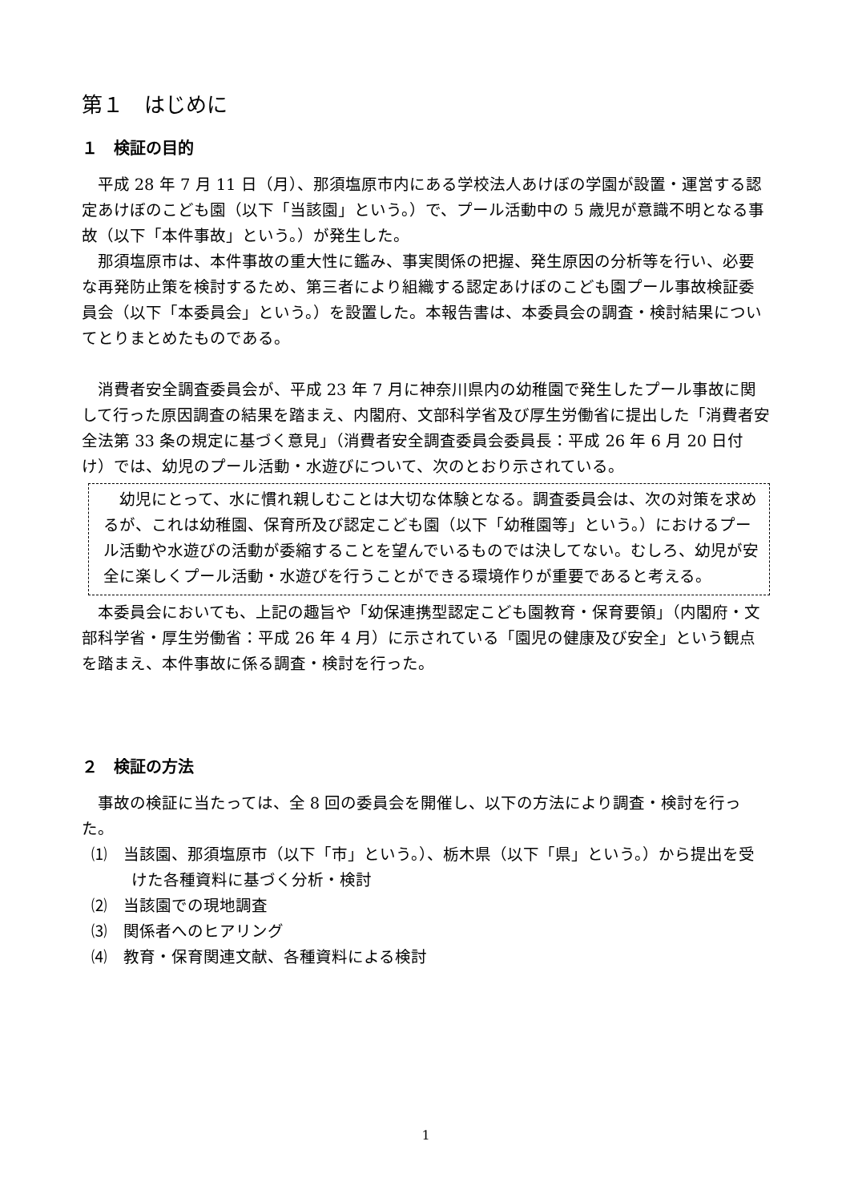第１　はじめに
１　検証の目的
平成 28 年 7 月 11 日（月）、那須塩原市内にある学校法人あけぼの学園が設置・運営する認定あけぼのこども園（以下「当該園」という。）で、プール活動中の 5 歳児が意識不明となる事故（以下「本件事故」という。）が発生した。
那須塩原市は、本件事故の重大性に鑑み、事実関係の把握、発生原因の分析等を行い、必要な再発防止策を検討するため、第三者により組織する認定あけぼのこども園プール事故検証委員会（以下「本委員会」という。）を設置した。本報告書は、本委員会の調査・検討結果についてとりまとめたものである。
消費者安全調査委員会が、平成 23 年 7 月に神奈川県内の幼稚園で発生したプール事故に関して行った原因調査の結果を踏まえ、内閣府、文部科学省及び厚生労働省に提出した「消費者安全法第 33 条の規定に基づく意見」（消費者安全調査委員会委員長：平成 26 年 6 月 20 日付け）では、幼児のプール活動・水遊びについて、次のとおり示されている。
幼児にとって、水に慣れ親しむことは大切な体験となる。調査委員会は、次の対策を求めるが、これは幼稚園、保育所及び認定こども園（以下「幼稚園等」という。）におけるプール活動や水遊びの活動が委縮することを望んでいるものでは決してない。むしろ、幼児が安全に楽しくプール活動・水遊びを行うことができる環境作りが重要であると考える。
本委員会においても、上記の趣旨や「幼保連携型認定こども園教育・保育要領」（内閣府・文部科学省・厚生労働省：平成 26 年 4 月）に示されている「園児の健康及び安全」という観点を踏まえ、本件事故に係る調査・検討を行った。
２　検証の方法
事故の検証に当たっては、全 8 回の委員会を開催し、以下の方法により調査・検討を行った。
⑴　当該園、那須塩原市（以下「市」という。）、栃木県（以下「県」という。）から提出を受けた各種資料に基づく分析・検討
⑵　当該園での現地調査
⑶　関係者へのヒアリング
⑷　教育・保育関連文献、各種資料による検討
1